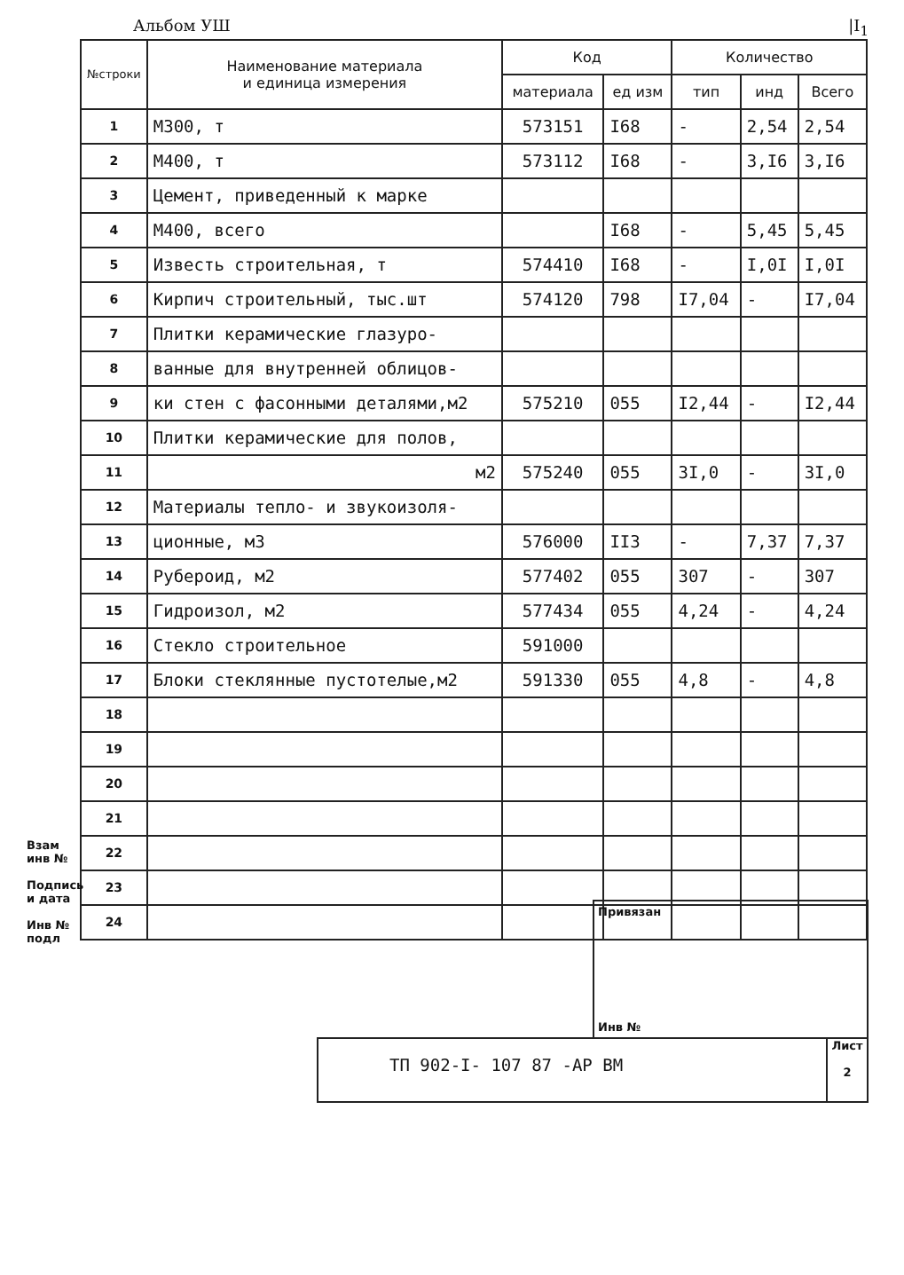Альбом УШ |I<sub>1</sub>
| №строки | Наименование материала и единица измерения | Код | | Количество | | |
| --- | --- | --- | --- | --- | --- | --- |
| | | материала | ед изм | тип | инд | Всего |
| 1 | М300, т | 573151 | I68 | - | 2,54 | 2,54 |
| 2 | М400, т | 573112 | I68 | - | 3,I6 | 3,I6 |
| 3 | Цемент, приведенный к марке | | | | | |
| 4 | М400, всего | | I68 | - | 5,45 | 5,45 |
| 5 | Известь строительная, т | 574410 | I68 | - | I,0I | I,0I |
| 6 | Кирпич строительный, тыс.шт | 574120 | 798 | I7,04 | - | I7,04 |
| 7 | Плитки керамические глазуро- | | | | | |
| 8 | ванные для внутренней облицов- | | | | | |
| 9 | ки стен с фасонными деталями,м2 | 575210 | 055 | I2,44 | - | I2,44 |
| 10 | Плитки керамические для полов, | | | | | |
| 11 | м2 | 575240 | 055 | 3I,0 | - | 3I,0 |
| 12 | Материалы тепло- и звукоизоля- | | | | | |
| 13 | ционные, м3 | 576000 | II3 | - | 7,37 | 7,37 |
| 14 | Рубероид, м2 | 577402 | 055 | 307 | - | 307 |
| 15 | Гидроизол, м2 | 577434 | 055 | 4,24 | - | 4,24 |
| 16 | Стекло строительное | 591000 | | | | |
| 17 | Блоки стеклянные пустотелые,м2 | 591330 | 055 | 4,8 | - | 4,8 |
| 18 | | | | | | |
| 19 | | | | | | |
| 20 | | | | | | |
| 21 | | | | | | |
| 22 | | | | | | |
| 23 | | | | | | |
| 24 | | | | | | |
Взам инв №
Подпись и дата
Инв № подл
Привязан
Инв №
ТП 902-I- 107 87 -АР ВМ
Лист
2